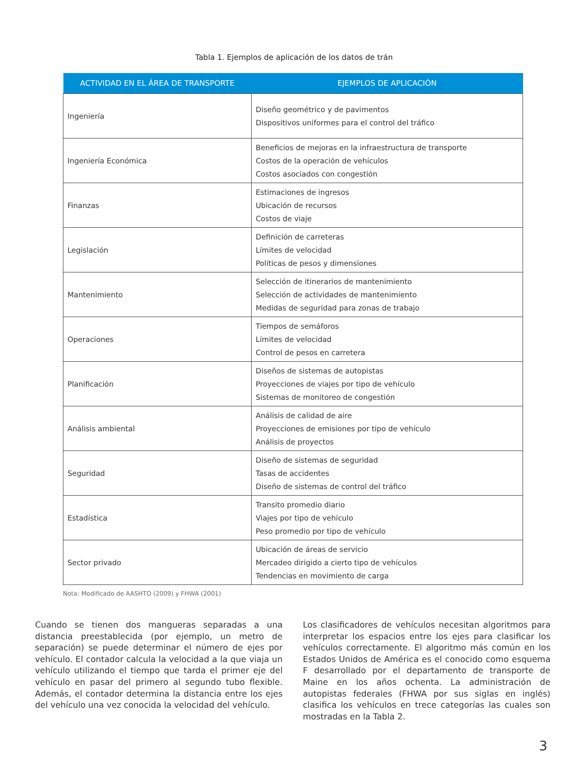Tabla 1. Ejemplos de aplicación de los datos de trán
| ACTIVIDAD EN EL ÁREA DE TRANSPORTE | EJEMPLOS DE APLICACIÓN |
| --- | --- |
| Ingeniería | Diseño geométrico y de pavimentos Dispositivos uniformes para el control del tráfico |
| Ingeniería Económica | Beneficios de mejoras en la infraestructura de transporte Costos de la operación de vehículos Costos asociados con congestión |
| Finanzas | Estimaciones de ingresos Ubicación de recursos Costos de viaje |
| Legislación | Definición de carreteras Límites de velocidad Políticas de pesos y dimensiones |
| Mantenimiento | Selección de itinerarios de mantenimiento Selección de actividades de mantenimiento Medidas de seguridad para zonas de trabajo |
| Operaciones | Tiempos de semáforos Límites de velocidad Control de pesos en carretera |
| Planificación | Diseños de sistemas de autopistas Proyecciones de viajes por tipo de vehículo Sistemas de monitoreo de congestión |
| Análisis ambiental | Análisis de calidad de aire Proyecciones de emisiones por tipo de vehículo Análisis de proyectos |
| Seguridad | Diseño de sistemas de seguridad Tasas de accidentes Diseño de sistemas de control del tráfico |
| Estadística | Transito promedio diario Viajes por tipo de vehículo Peso promedio por tipo de vehículo |
| Sector privado | Ubicación de áreas de servicio Mercadeo dirigido a cierto tipo de vehículos Tendencias en movimiento de carga |
Nota: Modificado de AASHTO (2009) y FHWA (2001)
Cuando se tienen dos mangueras separadas a una distancia preestablecida (por ejemplo, un metro de separación) se puede determinar el número de ejes por vehículo. El contador calcula la velocidad a la que viaja un vehículo utilizando el tiempo que tarda el primer eje del vehículo en pasar del primero al segundo tubo flexible. Además, el contador determina la distancia entre los ejes del vehículo una vez conocida la velocidad del vehículo.
Los clasificadores de vehículos necesitan algoritmos para interpretar los espacios entre los ejes para clasificar los vehículos correctamente. El algoritmo más común en los Estados Unidos de América es el conocido como esquema F desarrollado por el departamento de transporte de Maine en los años ochenta. La administración de autopistas federales (FHWA por sus siglas en inglés) clasifica los vehículos en trece categorías las cuales son mostradas en la Tabla 2.
3